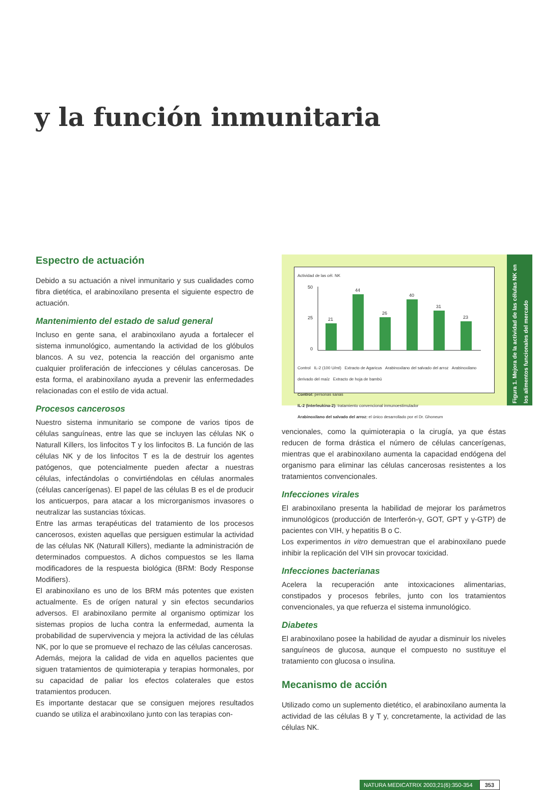y la función inmunitaria
Espectro de actuación
Debido a su actuación a nivel inmunitario y sus cualidades como fibra dietética, el arabinoxilano presenta el siguiente espectro de actuación.
Mantenimiento del estado de salud general
Incluso en gente sana, el arabinoxilano ayuda a fortalecer el sistema inmunológico, aumentando la actividad de los glóbulos blancos. A su vez, potencia la reacción del organismo ante cualquier proliferación de infecciones y células cancerosas. De esta forma, el arabinoxilano ayuda a prevenir las enfermedades relacionadas con el estilo de vida actual.
Procesos cancerosos
Nuestro sistema inmunitario se compone de varios tipos de células sanguíneas, entre las que se incluyen las células NK o Naturall Killers, los linfocitos T y los linfocitos B. La función de las células NK y de los linfocitos T es la de destruir los agentes patógenos, que potencialmente pueden afectar a nuestras células, infectándolas o convirtiéndolas en células anormales (células cancerígenas). El papel de las células B es el de producir los anticuerpos, para atacar a los microrganismos invasores o neutralizar las sustancias tóxicas.
Entre las armas terapéuticas del tratamiento de los procesos cancerosos, existen aquellas que persiguen estimular la actividad de las células NK (Naturall Killers), mediante la administración de determinados compuestos. A dichos compuestos se les llama modificadores de la respuesta biológica (BRM: Body Response Modifiers).
El arabinoxilano es uno de los BRM más potentes que existen actualmente. Es de orígen natural y sin efectos secundarios adversos. El arabinoxilano permite al organismo optimizar los sistemas propios de lucha contra la enfermedad, aumenta la probabilidad de supervivencia y mejora la actividad de las células NK, por lo que se promueve el rechazo de las células cancerosas.
Además, mejora la calidad de vida en aquellos pacientes que siguen tratamientos de quimioterapia y terapias hormonales, por su capacidad de paliar los efectos colaterales que estos tratamientos producen.
Es importante destacar que se consiguen mejores resultados cuando se utiliza el arabinoxilano junto con las terapias con-
Actividad de las cél. NK
21
44
26
40
31
23
50
25
0
Control IL-2 (100 U/ml) Extracto de Agaricus Arabinoxilano del salvado del arroz Arabinoxilano derivado del maíz Extracto de hoja de bambú
Control: personas sanas
IL-2 (Interleukina-2): tratamiento convencional inmunoestimulador
Arabinoxilano del salvado del arroz: el único desarrollado por el Dr. Ghoneum
Figura 1. Mejora de la actividad de las células NK en los alimentos funcionales del mercado
vencionales, como la quimioterapia o la cirugía, ya que éstas reducen de forma drástica el número de células cancerígenas, mientras que el arabinoxilano aumenta la capacidad endógena del organismo para eliminar las células cancerosas resistentes a los tratamientos convencionales.
Infecciones virales
El arabinoxilano presenta la habilidad de mejorar los parámetros inmunológicos (producción de Interferón-γ, GOT, GPT y γ-GTP) de pacientes con VIH, y hepatitis B o C.
Los experimentos in vitro demuestran que el arabinoxilano puede inhibir la replicación del VIH sin provocar toxicidad.
Infecciones bacterianas
Acelera la recuperación ante intoxicaciones alimentarias, constipados y procesos febriles, junto con los tratamientos convencionales, ya que refuerza el sistema inmunológico.
Diabetes
El arabinoxilano posee la habilidad de ayudar a disminuir los niveles sanguíneos de glucosa, aunque el compuesto no sustituye el tratamiento con glucosa o insulina.
Mecanismo de acción
Utilizado como un suplemento dietético, el arabinoxilano aumenta la actividad de las células B y T y, concretamente, la actividad de las células NK.
NATURA MEDICATRIX 2003;21(6):350-354 353